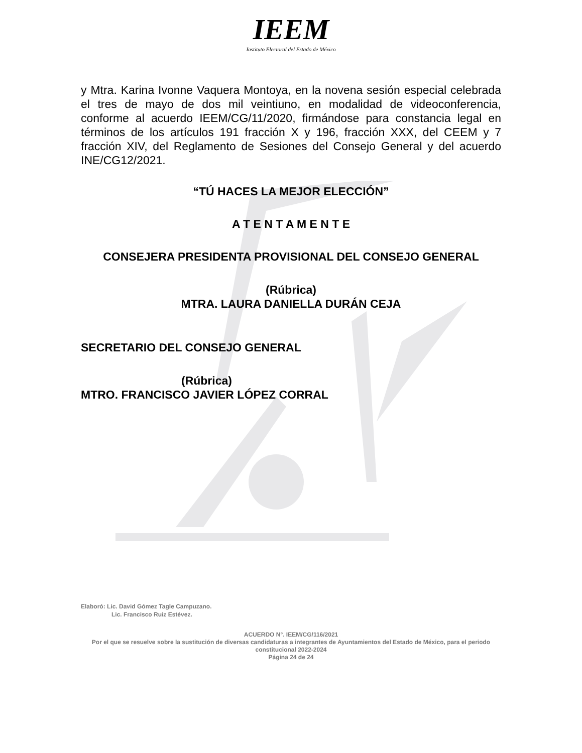IEEM
Instituto Electoral del Estado de México
y Mtra. Karina Ivonne Vaquera Montoya, en la novena sesión especial celebrada el tres de mayo de dos mil veintiuno, en modalidad de videoconferencia, conforme al acuerdo IEEM/CG/11/2020, firmándose para constancia legal en términos de los artículos 191 fracción X y 196, fracción XXX, del CEEM y 7 fracción XIV, del Reglamento de Sesiones del Consejo General y del acuerdo INE/CG12/2021.
“TÚ HACES LA MEJOR ELECCIÓN”
A T E N T A M E N T E
CONSEJERA PRESIDENTA PROVISIONAL DEL CONSEJO GENERAL
(Rúbrica)
MTRA. LAURA DANIELLA DURÁN CEJA
SECRETARIO DEL CONSEJO GENERAL
(Rúbrica)
MTRO. FRANCISCO JAVIER LÓPEZ CORRAL
Elaboró: Lic. David Gómez Tagle Campuzano.
Lic. Francisco Ruiz Estévez.
ACUERDO N°. IEEM/CG/116/2021
Por el que se resuelve sobre la sustitución de diversas candidaturas a integrantes de Ayuntamientos del Estado de México, para el periodo constitucional 2022-2024
Página 24 de 24